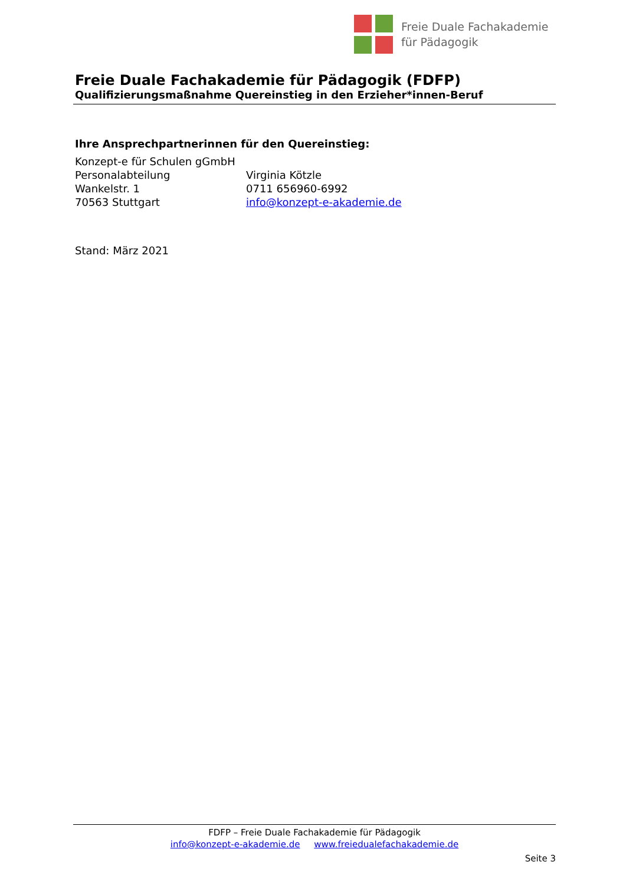Freie Duale Fachakademie
für Pädagogik
Freie Duale Fachakademie für Pädagogik (FDFP)
Qualifizierungsmaßnahme Quereinstieg in den Erzieher*innen-Beruf
Ihre Ansprechpartnerinnen für den Quereinstieg:
Konzept-e für Schulen gGmbH
Personalabteilung Virginia Kötzle
Wankelstr. 1 0711 656960-6992
70563 Stuttgart info@konzept-e-akademie.de
Stand: März 2021
FDFP – Freie Duale Fachakademie für Pädagogik
info@konzept-e-akademie.de www.freiedualefachakademie.de
Seite 3